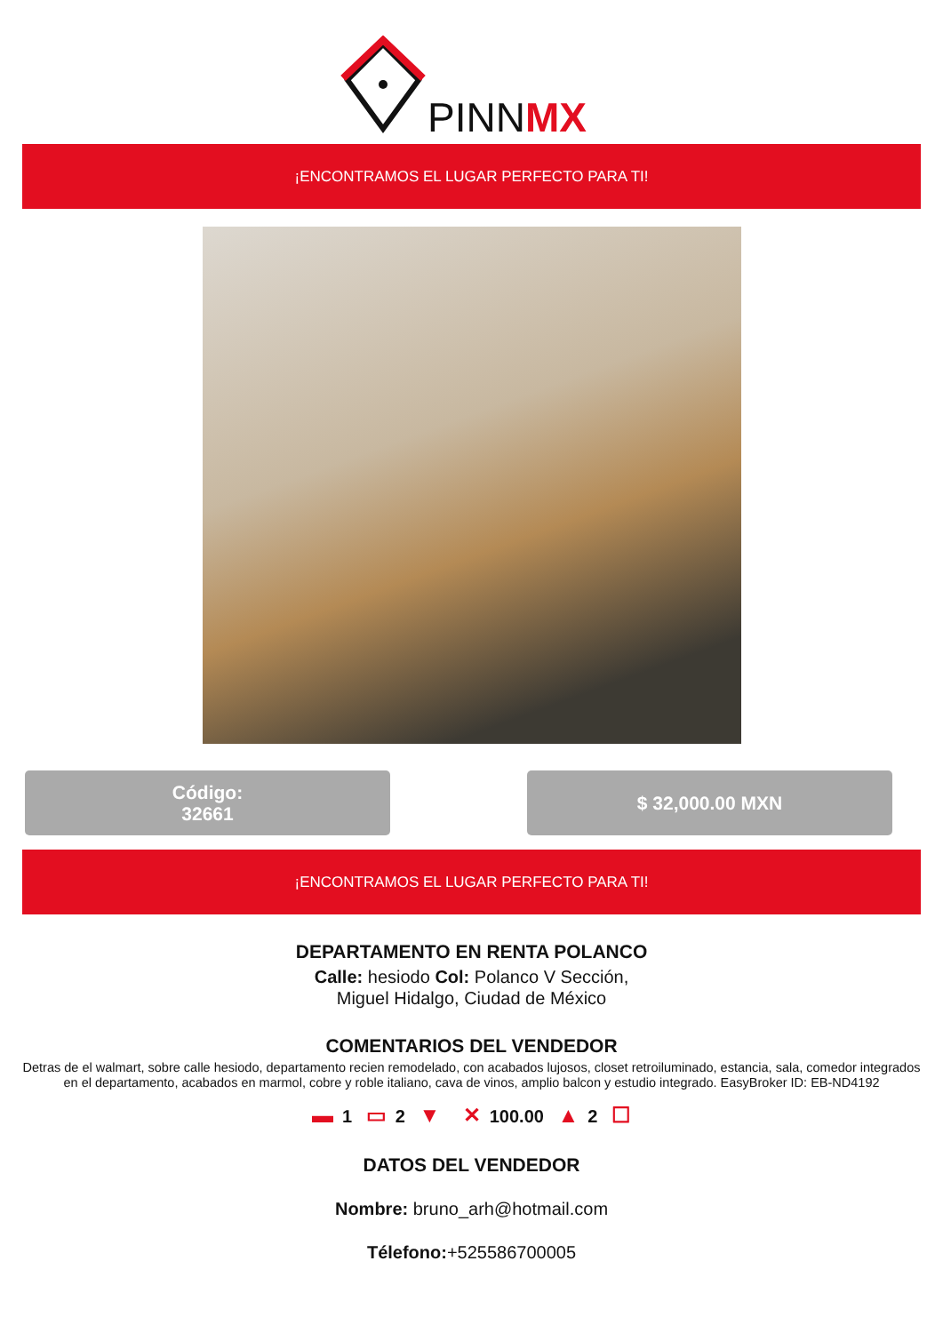PINN
MX
¡ENCONTRAMOS EL LUGAR PERFECTO PARA TI!
Código:
32661
$ 32,000.00 MXN
¡ENCONTRAMOS EL LUGAR PERFECTO PARA TI!
DEPARTAMENTO EN RENTA POLANCO
Calle: hesiodo Col: Polanco V Sección,
Miguel Hidalgo, Ciudad de México
COMENTARIOS DEL VENDEDOR
Detras de el walmart, sobre calle hesiodo, departamento recien remodelado, con acabados lujosos, closet retroiluminado, estancia, sala, comedor integrados en el departamento, acabados en marmol, cobre y roble italiano, cava de vinos, amplio balcon y estudio integrado. EasyBroker ID: EB-ND4192
▬ 1 ▭ 2 ▼ ✕ 100.00 ▲ 2 ☐
DATOS DEL VENDEDOR
Nombre: bruno_arh@hotmail.com
Télefono:+525586700005